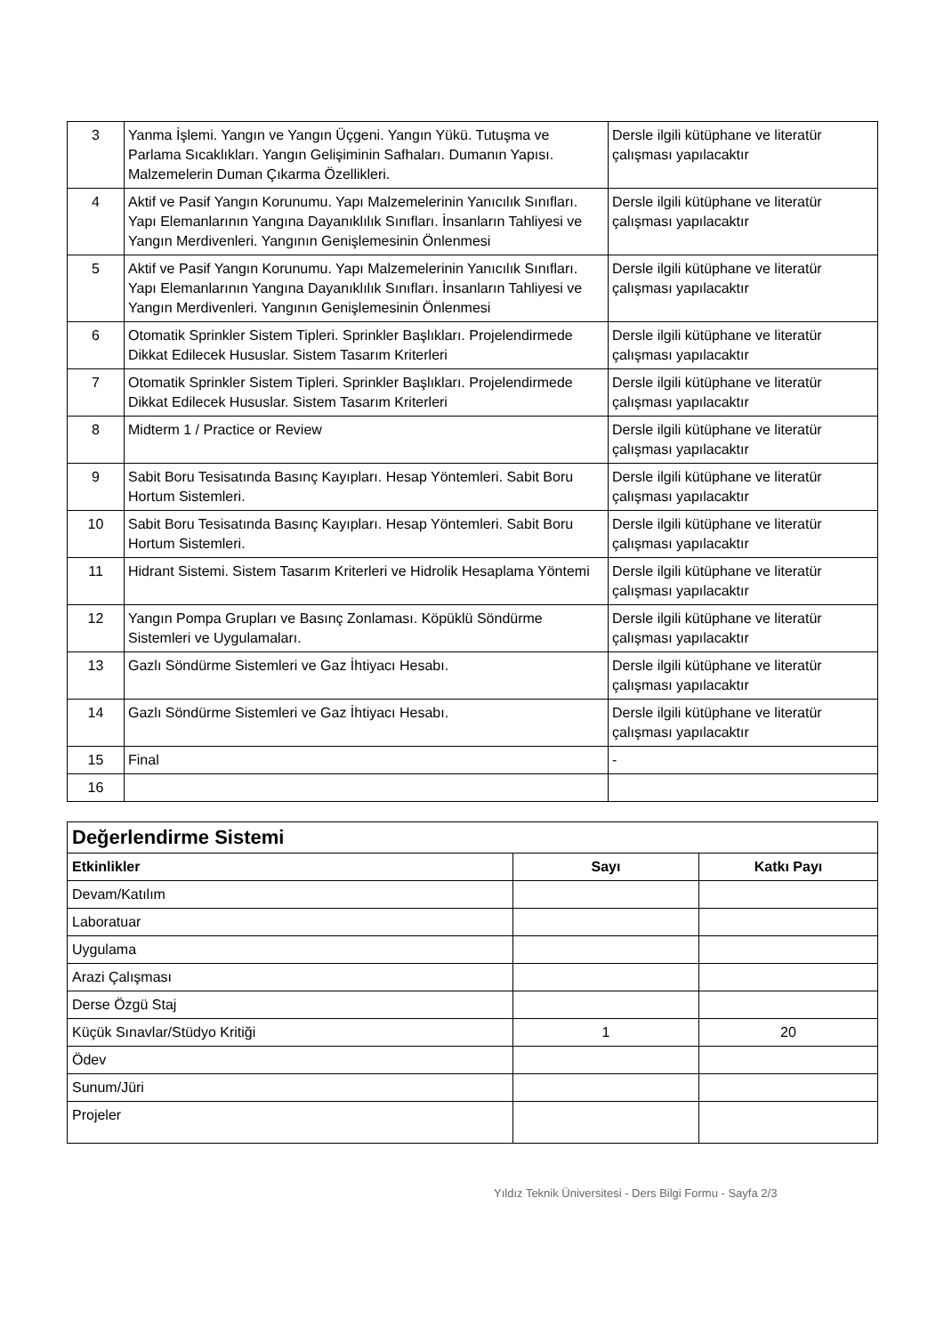| 3 | Yanma İşlemi. Yangın ve Yangın Üçgeni. Yangın Yükü. Tutuşma ve Parlama Sıcaklıkları. Yangın Gelişiminin Safhaları. Dumanın Yapısı. Malzemelerin Duman Çıkarma Özellikleri. | Dersle ilgili kütüphane ve literatür çalışması yapılacaktır |
| 4 | Aktif ve Pasif Yangın Korunumu. Yapı Malzemelerinin Yanıcılık Sınıfları. Yapı Elemanlarının Yangına Dayanıklılık Sınıfları. İnsanların Tahliyesi ve Yangın Merdivenleri. Yangının Genişlemesinin Önlenmesi | Dersle ilgili kütüphane ve literatür çalışması yapılacaktır |
| 5 | Aktif ve Pasif Yangın Korunumu. Yapı Malzemelerinin Yanıcılık Sınıfları. Yapı Elemanlarının Yangına Dayanıklılık Sınıfları. İnsanların Tahliyesi ve Yangın Merdivenleri. Yangının Genişlemesinin Önlenmesi | Dersle ilgili kütüphane ve literatür çalışması yapılacaktır |
| 6 | Otomatik Sprinkler Sistem Tipleri. Sprinkler Başlıkları. Projelendirmede Dikkat Edilecek Hususlar. Sistem Tasarım Kriterleri | Dersle ilgili kütüphane ve literatür çalışması yapılacaktır |
| 7 | Otomatik Sprinkler Sistem Tipleri. Sprinkler Başlıkları. Projelendirmede Dikkat Edilecek Hususlar. Sistem Tasarım Kriterleri | Dersle ilgili kütüphane ve literatür çalışması yapılacaktır |
| 8 | Midterm 1 / Practice or Review | Dersle ilgili kütüphane ve literatür çalışması yapılacaktır |
| 9 | Sabit Boru Tesisatında Basınç Kayıpları. Hesap Yöntemleri. Sabit Boru Hortum Sistemleri. | Dersle ilgili kütüphane ve literatür çalışması yapılacaktır |
| 10 | Sabit Boru Tesisatında Basınç Kayıpları. Hesap Yöntemleri. Sabit Boru Hortum Sistemleri. | Dersle ilgili kütüphane ve literatür çalışması yapılacaktır |
| 11 | Hidrant Sistemi. Sistem Tasarım Kriterleri ve Hidrolik Hesaplama Yöntemi | Dersle ilgili kütüphane ve literatür çalışması yapılacaktır |
| 12 | Yangın Pompa Grupları ve Basınç Zonlaması. Köpüklü Söndürme Sistemleri ve Uygulamaları. | Dersle ilgili kütüphane ve literatür çalışması yapılacaktır |
| 13 | Gazlı Söndürme Sistemleri ve Gaz İhtiyacı Hesabı. | Dersle ilgili kütüphane ve literatür çalışması yapılacaktır |
| 14 | Gazlı Söndürme Sistemleri ve Gaz İhtiyacı Hesabı. | Dersle ilgili kütüphane ve literatür çalışması yapılacaktır |
| 15 | Final | - |
| 16 | | |
| Değerlendirme Sistemi | | |
| Etkinlikler | Sayı | Katkı Payı |
| Devam/Katılım | | |
| Laboratuar | | |
| Uygulama | | |
| Arazi Çalışması | | |
| Derse Özgü Staj | | |
| Küçük Sınavlar/Stüdyo Kritiği | 1 | 20 |
| Ödev | | |
| Sunum/Jüri | | |
| Projeler | | |
Yıldız Teknik Üniversitesi - Ders Bilgi Formu - Sayfa 2/3